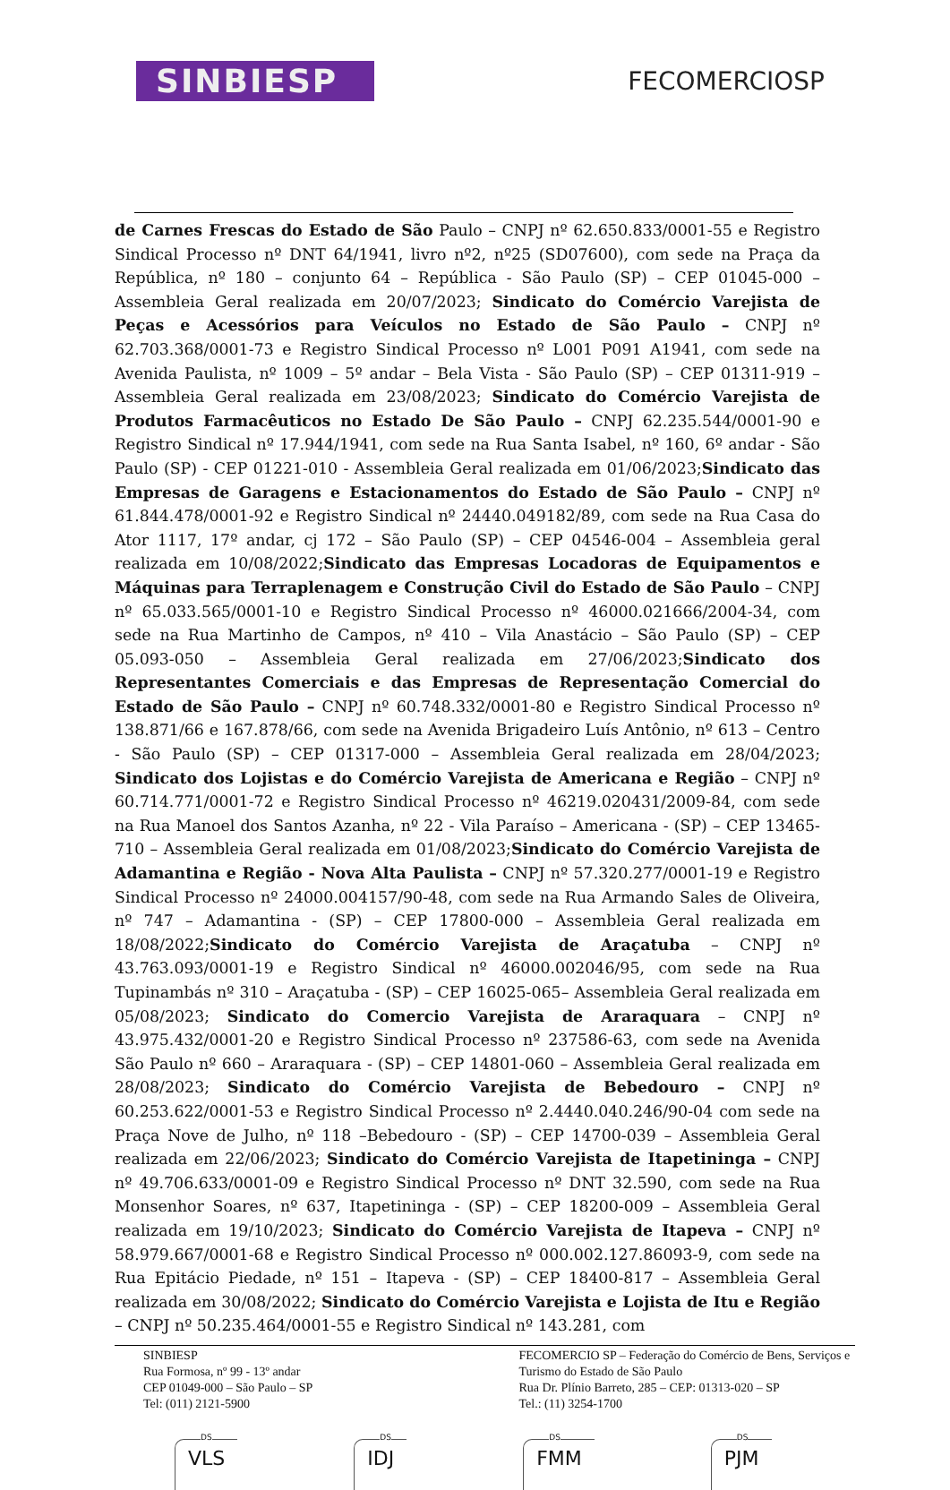SINBIESP
FECOMERCIOSP
de Carnes Frescas do Estado de São Paulo – CNPJ nº 62.650.833/0001-55 e Registro Sindical Processo nº DNT 64/1941, livro nº2, nº25 (SD07600), com sede na Praça da República, nº 180 – conjunto 64 – República - São Paulo (SP) – CEP 01045-000 – Assembleia Geral realizada em 20/07/2023; Sindicato do Comércio Varejista de Peças e Acessórios para Veículos no Estado de São Paulo – CNPJ nº 62.703.368/0001-73 e Registro Sindical Processo nº L001 P091 A1941, com sede na Avenida Paulista, nº 1009 – 5º andar – Bela Vista - São Paulo (SP) – CEP 01311-919 – Assembleia Geral realizada em 23/08/2023; Sindicato do Comércio Varejista de Produtos Farmacêuticos no Estado De São Paulo – CNPJ 62.235.544/0001-90 e Registro Sindical nº 17.944/1941, com sede na Rua Santa Isabel, nº 160, 6º andar - São Paulo (SP) - CEP 01221-010 - Assembleia Geral realizada em 01/06/2023;Sindicato das Empresas de Garagens e Estacionamentos do Estado de São Paulo – CNPJ nº 61.844.478/0001-92 e Registro Sindical nº 24440.049182/89, com sede na Rua Casa do Ator 1117, 17º andar, cj 172 – São Paulo (SP) – CEP 04546-004 – Assembleia geral realizada em 10/08/2022;Sindicato das Empresas Locadoras de Equipamentos e Máquinas para Terraplenagem e Construção Civil do Estado de São Paulo – CNPJ nº 65.033.565/0001-10 e Registro Sindical Processo nº 46000.021666/2004-34, com sede na Rua Martinho de Campos, nº 410 – Vila Anastácio – São Paulo (SP) – CEP 05.093-050 – Assembleia Geral realizada em 27/06/2023;Sindicato dos Representantes Comerciais e das Empresas de Representação Comercial do Estado de São Paulo – CNPJ nº 60.748.332/0001-80 e Registro Sindical Processo nº 138.871/66 e 167.878/66, com sede na Avenida Brigadeiro Luís Antônio, nº 613 – Centro - São Paulo (SP) – CEP 01317-000 – Assembleia Geral realizada em 28/04/2023; Sindicato dos Lojistas e do Comércio Varejista de Americana e Região – CNPJ nº 60.714.771/0001-72 e Registro Sindical Processo nº 46219.020431/2009-84, com sede na Rua Manoel dos Santos Azanha, nº 22 - Vila Paraíso – Americana - (SP) – CEP 13465-710 – Assembleia Geral realizada em 01/08/2023;Sindicato do Comércio Varejista de Adamantina e Região - Nova Alta Paulista – CNPJ nº 57.320.277/0001-19 e Registro Sindical Processo nº 24000.004157/90-48, com sede na Rua Armando Sales de Oliveira, nº 747 – Adamantina - (SP) – CEP 17800-000 – Assembleia Geral realizada em 18/08/2022;Sindicato do Comércio Varejista de Araçatuba – CNPJ nº 43.763.093/0001-19 e Registro Sindical nº 46000.002046/95, com sede na Rua Tupinambás nº 310 – Araçatuba - (SP) – CEP 16025-065– Assembleia Geral realizada em 05/08/2023; Sindicato do Comercio Varejista de Araraquara – CNPJ nº 43.975.432/0001-20 e Registro Sindical Processo nº 237586-63, com sede na Avenida São Paulo nº 660 – Araraquara - (SP) – CEP 14801-060 – Assembleia Geral realizada em 28/08/2023; Sindicato do Comércio Varejista de Bebedouro – CNPJ nº 60.253.622/0001-53 e Registro Sindical Processo nº 2.4440.040.246/90-04 com sede na Praça Nove de Julho, nº 118 –Bebedouro - (SP) – CEP 14700-039 – Assembleia Geral realizada em 22/06/2023; Sindicato do Comércio Varejista de Itapetininga – CNPJ nº 49.706.633/0001-09 e Registro Sindical Processo nº DNT 32.590, com sede na Rua Monsenhor Soares, nº 637, Itapetininga - (SP) – CEP 18200-009 – Assembleia Geral realizada em 19/10/2023; Sindicato do Comércio Varejista de Itapeva – CNPJ nº 58.979.667/0001-68 e Registro Sindical Processo nº 000.002.127.86093-9, com sede na Rua Epitácio Piedade, nº 151 – Itapeva - (SP) – CEP 18400-817 – Assembleia Geral realizada em 30/08/2022; Sindicato do Comércio Varejista e Lojista de Itu e Região – CNPJ nº 50.235.464/0001-55 e Registro Sindical nº 143.281, com
SINBIESP
Rua Formosa, nº 99 - 13º andar
CEP 01049-000 – São Paulo – SP
Tel: (011) 2121-5900
FECOMERCIO SP – Federação do Comércio de Bens, Serviços e Turismo do Estado de São Paulo
Rua Dr. Plínio Barreto, 285 – CEP: 01313-020 – SP
Tel.: (11) 3254-1700
DS
VLS
DS
IDJ
DS
FMM
DS
PJM